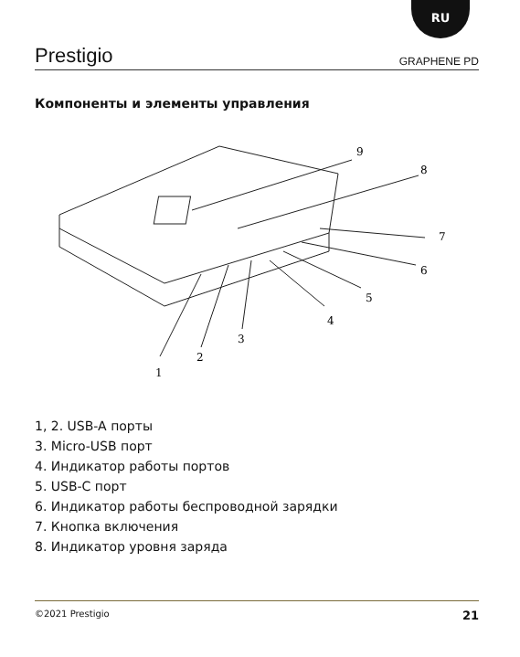RU
Prestigio GRAPHENE PD
Компоненты и элементы управления
9
8
7
6
5
4
3
2
1
1, 2. USB-A порты
3. Micro-USB порт
4. Индикатор работы портов
5. USB-C порт
6. Индикатор работы беспроводной зарядки
7. Кнопка включения
8. Индикатор уровня заряда
©2021 Prestigio 21